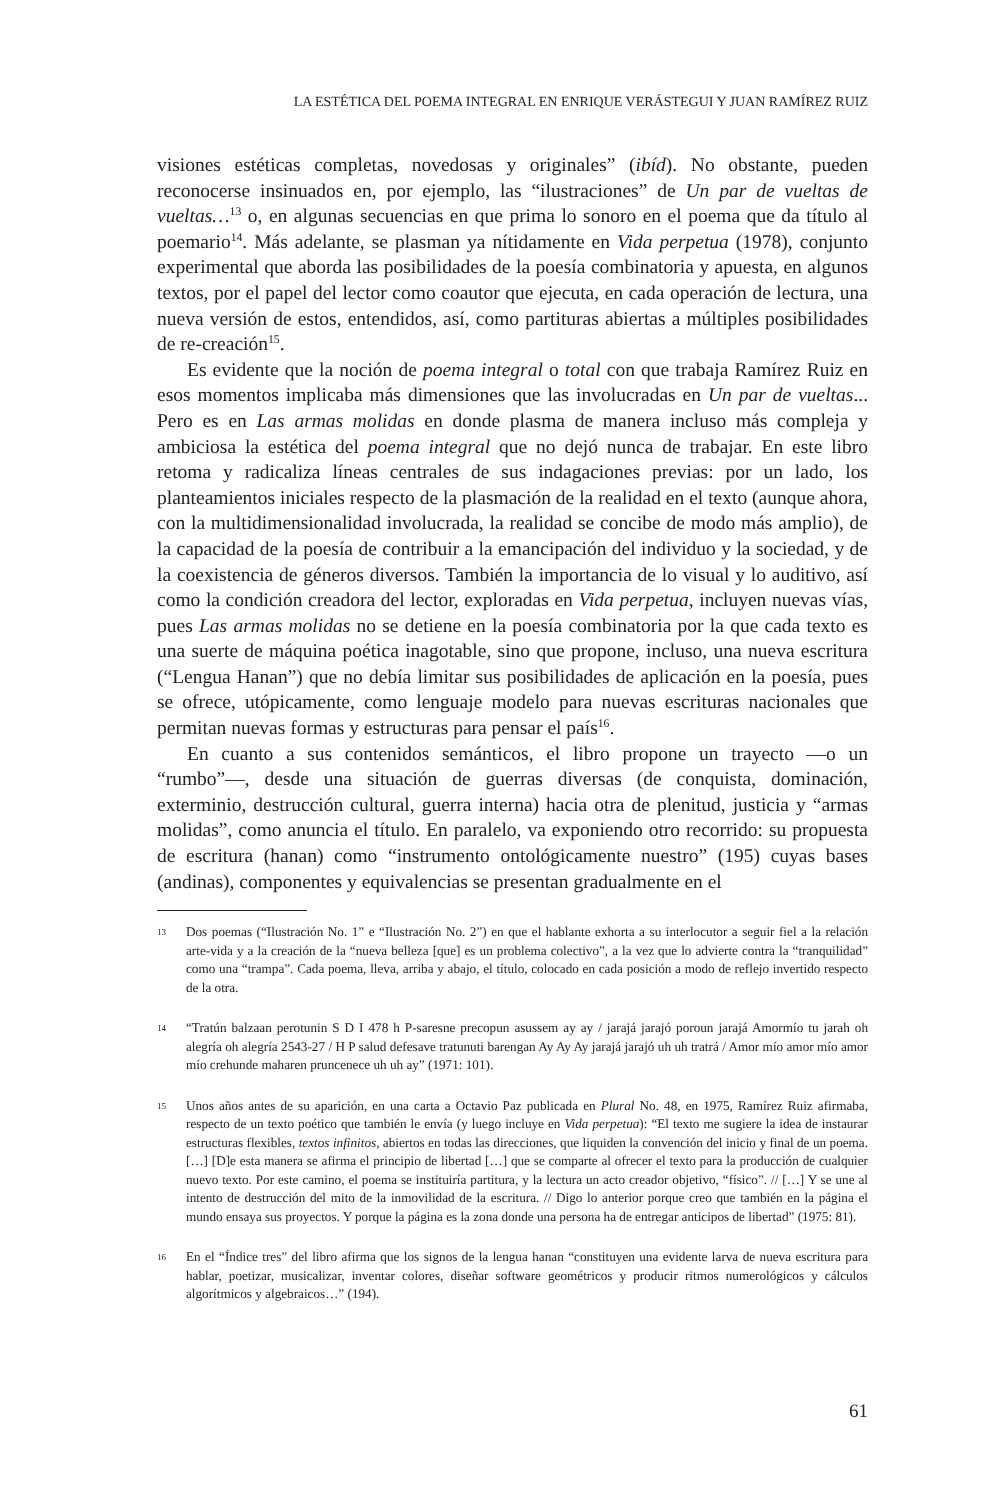LA ESTÉTICA DEL POEMA INTEGRAL EN ENRIQUE VERÁSTEGUI Y JUAN RAMÍREZ RUIZ
visiones estéticas completas, novedosas y originales” (ibíd). No obstante, pueden reconocerse insinuados en, por ejemplo, las “ilustraciones” de Un par de vueltas de vueltas…<sup>13</sup> o, en algunas secuencias en que prima lo sonoro en el poema que da título al poemario<sup>14</sup>. Más adelante, se plasman ya nítidamente en Vida perpetua (1978), conjunto experimental que aborda las posibilidades de la poesía combinatoria y apuesta, en algunos textos, por el papel del lector como coautor que ejecuta, en cada operación de lectura, una nueva versión de estos, entendidos, así, como partituras abiertas a múltiples posibilidades de re-creación<sup>15</sup>.
Es evidente que la noción de poema integral o total con que trabaja Ramírez Ruiz en esos momentos implicaba más dimensiones que las involucradas en Un par de vueltas... Pero es en Las armas molidas en donde plasma de manera incluso más compleja y ambiciosa la estética del poema integral que no dejó nunca de trabajar. En este libro retoma y radicaliza líneas centrales de sus indagaciones previas: por un lado, los planteamientos iniciales respecto de la plasmación de la realidad en el texto (aunque ahora, con la multidimensionalidad involucrada, la realidad se concibe de modo más amplio), de la capacidad de la poesía de contribuir a la emancipación del individuo y la sociedad, y de la coexistencia de géneros diversos. También la importancia de lo visual y lo auditivo, así como la condición creadora del lector, exploradas en Vida perpetua, incluyen nuevas vías, pues Las armas molidas no se detiene en la poesía combinatoria por la que cada texto es una suerte de máquina poética inagotable, sino que propone, incluso, una nueva escritura (“Lengua Hanan”) que no debía limitar sus posibilidades de aplicación en la poesía, pues se ofrece, utópicamente, como lenguaje modelo para nuevas escrituras nacionales que permitan nuevas formas y estructuras para pensar el país<sup>16</sup>.
En cuanto a sus contenidos semánticos, el libro propone un trayecto —o un “rumbo”—, desde una situación de guerras diversas (de conquista, dominación, exterminio, destrucción cultural, guerra interna) hacia otra de plenitud, justicia y “armas molidas”, como anuncia el título. En paralelo, va exponiendo otro recorrido: su propuesta de escritura (hanan) como “instrumento ontológicamente nuestro” (195) cuyas bases (andinas), componentes y equivalencias se presentan gradualmente en el
13 Dos poemas (“Ilustración No. 1” e “Ilustración No. 2”) en que el hablante exhorta a su interlocutor a seguir fiel a la relación arte-vida y a la creación de la “nueva belleza [que] es un problema colectivo”, a la vez que lo advierte contra la “tranquilidad” como una “trampa”. Cada poema, lleva, arriba y abajo, el título, colocado en cada posición a modo de reflejo invertido respecto de la otra.
14 “Tratún balzaan perotunin S D I 478 h P-saresne precopun asussem ay ay / jarajá jarajó poroun jarajá Amormío tu jarah oh alegría oh alegría 2543-27 / H P salud defesave tratunuti barengan Ay Ay Ay jarajá jarajó uh uh tratrá / Amor mío amor mío amor mío crehunde maharen pruncenece uh uh ay” (1971: 101).
15 Unos años antes de su aparición, en una carta a Octavio Paz publicada en Plural No. 48, en 1975, Ramírez Ruiz afirmaba, respecto de un texto poético que también le envía (y luego incluye en Vida perpetua): “El texto me sugiere la idea de instaurar estructuras flexibles, textos infinitos, abiertos en todas las direcciones, que liquiden la convención del inicio y final de un poema. […] [D]e esta manera se afirma el principio de libertad […] que se comparte al ofrecer el texto para la producción de cualquier nuevo texto. Por este camino, el poema se instituiría partitura, y la lectura un acto creador objetivo, “físico”. // […] Y se une al intento de destrucción del mito de la inmovilidad de la escritura. // Digo lo anterior porque creo que también en la página el mundo ensaya sus proyectos. Y porque la página es la zona donde una persona ha de entregar anticipos de libertad” (1975: 81).
16 En el “Índice tres” del libro afirma que los signos de la lengua hanan “constituyen una evidente larva de nueva escritura para hablar, poetizar, musicalizar, inventar colores, diseñar software geométricos y producir ritmos numerológicos y cálculos algorítmicos y algebraicos…” (194).
61